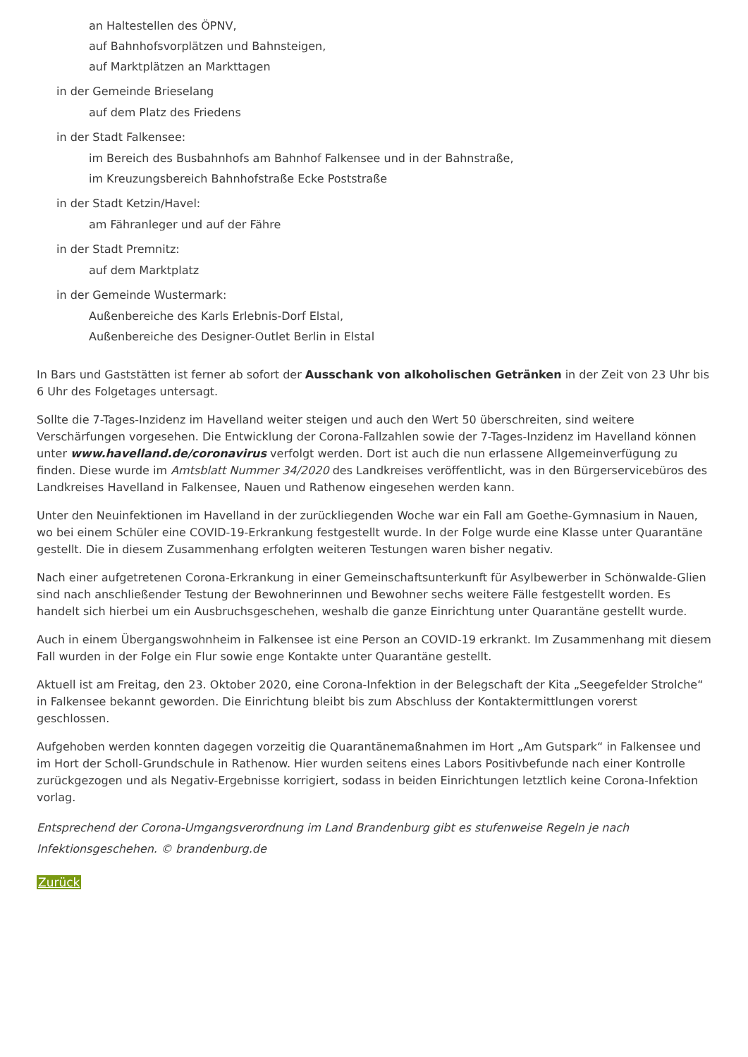an Haltestellen des ÖPNV,
auf Bahnhofsvorplätzen und Bahnsteigen,
auf Marktplätzen an Markttagen
in der Gemeinde Brieselang
auf dem Platz des Friedens
in der Stadt Falkensee:
im Bereich des Busbahnhofs am Bahnhof Falkensee und in der Bahnstraße,
im Kreuzungsbereich Bahnhofstraße Ecke Poststraße
in der Stadt Ketzin/Havel:
am Fähranleger und auf der Fähre
in der Stadt Premnitz:
auf dem Marktplatz
in der Gemeinde Wustermark:
Außenbereiche des Karls Erlebnis-Dorf Elstal,
Außenbereiche des Designer-Outlet Berlin in Elstal
In Bars und Gaststätten ist ferner ab sofort der Ausschank von alkoholischen Getränken in der Zeit von 23 Uhr bis 6 Uhr des Folgetages untersagt.
Sollte die 7-Tages-Inzidenz im Havelland weiter steigen und auch den Wert 50 überschreiten, sind weitere Verschärfungen vorgesehen. Die Entwicklung der Corona-Fallzahlen sowie der 7-Tages-Inzidenz im Havelland können unter www.havelland.de/coronavirus verfolgt werden. Dort ist auch die nun erlassene Allgemeinverfügung zu finden. Diese wurde im Amtsblatt Nummer 34/2020 des Landkreises veröffentlicht, was in den Bürgerservicebüros des Landkreises Havelland in Falkensee, Nauen und Rathenow eingesehen werden kann.
Unter den Neuinfektionen im Havelland in der zurückliegenden Woche war ein Fall am Goethe-Gymnasium in Nauen, wo bei einem Schüler eine COVID-19-Erkrankung festgestellt wurde. In der Folge wurde eine Klasse unter Quarantäne gestellt. Die in diesem Zusammenhang erfolgten weiteren Testungen waren bisher negativ.
Nach einer aufgetretenen Corona-Erkrankung in einer Gemeinschaftsunterkunft für Asylbewerber in Schönwalde-Glien sind nach anschließender Testung der Bewohnerinnen und Bewohner sechs weitere Fälle festgestellt worden. Es handelt sich hierbei um ein Ausbruchsgeschehen, weshalb die ganze Einrichtung unter Quarantäne gestellt wurde.
Auch in einem Übergangswohnheim in Falkensee ist eine Person an COVID-19 erkrankt. Im Zusammenhang mit diesem Fall wurden in der Folge ein Flur sowie enge Kontakte unter Quarantäne gestellt.
Aktuell ist am Freitag, den 23. Oktober 2020, eine Corona-Infektion in der Belegschaft der Kita „Seegefelder Strolche“ in Falkensee bekannt geworden. Die Einrichtung bleibt bis zum Abschluss der Kontaktermittlungen vorerst geschlossen.
Aufgehoben werden konnten dagegen vorzeitig die Quarantänemaßnahmen im Hort „Am Gutspark“ in Falkensee und im Hort der Scholl-Grundschule in Rathenow. Hier wurden seitens eines Labors Positivbefunde nach einer Kontrolle zurückgezogen und als Negativ-Ergebnisse korrigiert, sodass in beiden Einrichtungen letztlich keine Corona-Infektion vorlag.
Entsprechend der Corona-Umgangsverordnung im Land Brandenburg gibt es stufenweise Regeln je nach Infektionsgeschehen. © brandenburg.de
Zurück